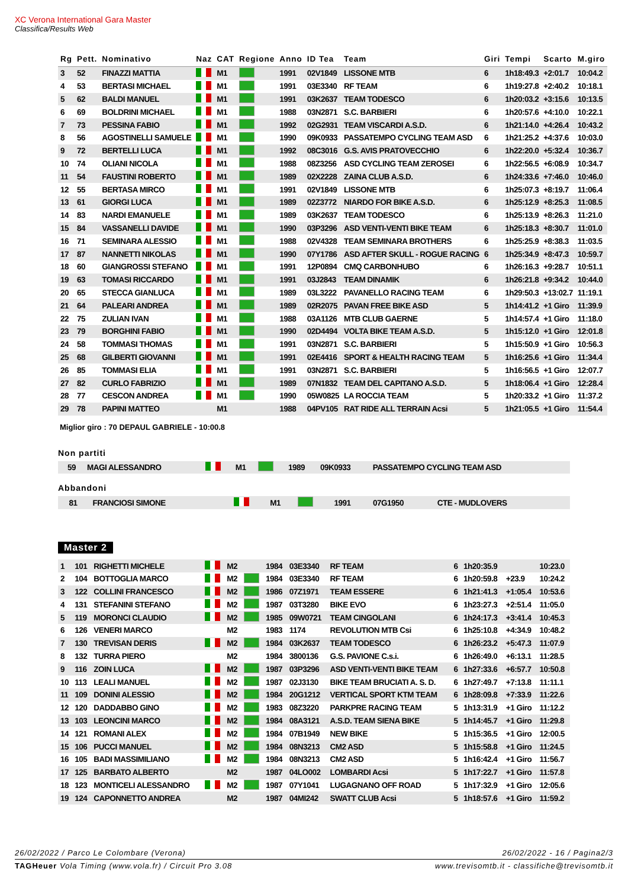XC Verona International Gara Master
Classifica/Results Web
| Rg | Pett. | Nominativo | Naz | CAT | Regione | Anno | ID Tea | Team | Giri | Tempi | Scarto | M.giro |
| --- | --- | --- | --- | --- | --- | --- | --- | --- | --- | --- | --- | --- |
| 3 | 52 | FINAZZI MATTIA | | M1 | | 1991 | 02V1849 | LISSONE MTB | 6 | 1h18:49.3 | +2:01.7 | 10:04.2 |
| 4 | 53 | BERTASI MICHAEL | | M1 | | 1991 | 03E3340 | RF TEAM | 6 | 1h19:27.8 | +2:40.2 | 10:18.1 |
| 5 | 62 | BALDI MANUEL | | M1 | | 1991 | 03K2637 | TEAM TODESCO | 6 | 1h20:03.2 | +3:15.6 | 10:13.5 |
| 6 | 69 | BOLDRINI MICHAEL | | M1 | | 1988 | 03N2871 | S.C. BARBIERI | 6 | 1h20:57.6 | +4:10.0 | 10:22.1 |
| 7 | 73 | PESSINA FABIO | | M1 | | 1992 | 02G2931 | TEAM VISCARDI A.S.D. | 6 | 1h21:14.0 | +4:26.4 | 10:43.2 |
| 8 | 56 | AGOSTINELLI SAMUELE | | M1 | | 1990 | 09K0933 | PASSATEMPO CYCLING TEAM ASD | 6 | 1h21:25.2 | +4:37.6 | 10:03.0 |
| 9 | 72 | BERTELLI LUCA | | M1 | | 1992 | 08C3016 | G.S. AVIS PRATOVECCHIO | 6 | 1h22:20.0 | +5:32.4 | 10:36.7 |
| 10 | 74 | OLIANI NICOLA | | M1 | | 1988 | 08Z3256 | ASD CYCLING TEAM ZEROSEI | 6 | 1h22:56.5 | +6:08.9 | 10:34.7 |
| 11 | 54 | FAUSTINI ROBERTO | | M1 | | 1989 | 02X2228 | ZAINA CLUB A.S.D. | 6 | 1h24:33.6 | +7:46.0 | 10:46.0 |
| 12 | 55 | BERTASA MIRCO | | M1 | | 1991 | 02V1849 | LISSONE MTB | 6 | 1h25:07.3 | +8:19.7 | 11:06.4 |
| 13 | 61 | GIORGI LUCA | | M1 | | 1989 | 02Z3772 | NIARDO FOR BIKE A.S.D. | 6 | 1h25:12.9 | +8:25.3 | 11:08.5 |
| 14 | 83 | NARDI EMANUELE | | M1 | | 1989 | 03K2637 | TEAM TODESCO | 6 | 1h25:13.9 | +8:26.3 | 11:21.0 |
| 15 | 84 | VASSANELLI DAVIDE | | M1 | | 1990 | 03P3296 | ASD VENTI-VENTI BIKE TEAM | 6 | 1h25:18.3 | +8:30.7 | 11:01.0 |
| 16 | 71 | SEMINARA ALESSIO | | M1 | | 1988 | 02V4328 | TEAM SEMINARA BROTHERS | 6 | 1h25:25.9 | +8:38.3 | 11:03.5 |
| 17 | 87 | NANNETTI NIKOLAS | | M1 | | 1990 | 07Y1786 | ASD AFTER SKULL - ROGUE RACING | 6 | 1h25:34.9 | +8:47.3 | 10:59.7 |
| 18 | 60 | GIANGROSSI STEFANO | | M1 | | 1991 | 12P0894 | CMQ CARBONHUBO | 6 | 1h26:16.3 | +9:28.7 | 10:51.1 |
| 19 | 63 | TOMASI RICCARDO | | M1 | | 1991 | 03J2843 | TEAM DINAMIK | 6 | 1h26:21.8 | +9:34.2 | 10:44.0 |
| 20 | 65 | STECCA GIANLUCA | | M1 | | 1989 | 03L3222 | PAVANELLO RACING TEAM | 6 | 1h29:50.3 | +13:02.7 | 11:19.1 |
| 21 | 64 | PALEARI ANDREA | | M1 | | 1989 | 02R2075 | PAVAN FREE BIKE ASD | 5 | 1h14:41.2 | +1 Giro | 11:39.9 |
| 22 | 75 | ZULIAN IVAN | | M1 | | 1988 | 03A1126 | MTB CLUB GAERNE | 5 | 1h14:57.4 | +1 Giro | 11:18.0 |
| 23 | 79 | BORGHINI FABIO | | M1 | | 1990 | 02D4494 | VOLTA BIKE TEAM A.S.D. | 5 | 1h15:12.0 | +1 Giro | 12:01.8 |
| 24 | 58 | TOMMASI THOMAS | | M1 | | 1991 | 03N2871 | S.C. BARBIERI | 5 | 1h15:50.9 | +1 Giro | 10:56.3 |
| 25 | 68 | GILBERTI GIOVANNI | | M1 | | 1991 | 02E4416 | SPORT & HEALTH RACING TEAM | 5 | 1h16:25.6 | +1 Giro | 11:34.4 |
| 26 | 85 | TOMMASI ELIA | | M1 | | 1991 | 03N2871 | S.C. BARBIERI | 5 | 1h16:56.5 | +1 Giro | 12:07.7 |
| 27 | 82 | CURLO FABRIZIO | | M1 | | 1989 | 07N1832 | TEAM DEL CAPITANO A.S.D. | 5 | 1h18:06.4 | +1 Giro | 12:28.4 |
| 28 | 77 | CESCON ANDREA | | M1 | | 1990 | 05W0825 | LA ROCCIA TEAM | 5 | 1h20:33.2 | +1 Giro | 11:37.2 |
| 29 | 78 | PAPINI MATTEO | | M1 | | 1988 | 04PV105 | RAT RIDE ALL TERRAIN Acsi | 5 | 1h21:05.5 | +1 Giro | 11:54.4 |
Miglior giro : 70 DEPAUL GABRIELE - 10:00.8
Non partiti
| | 59 | MAGI ALESSANDRO | | M1 | | 1989 | 09K0933 | PASSATEMPO CYCLING TEAM ASD |
Abbandoni
| | 81 | FRANCIOSI SIMONE | | M1 | | 1991 | 07G1950 | CTE - MUDLOVERS |
Master 2
| 1 | 101 | RIGHETTI MICHELE | | M2 | | 1984 | 03E3340 | RF TEAM | 6 | 1h20:35.9 | | 10:23.0 |
| 2 | 104 | BOTTOGLIA MARCO | | M2 | | 1984 | 03E3340 | RF TEAM | 6 | 1h20:59.8 | +23.9 | 10:24.2 |
| 3 | 122 | COLLINI FRANCESCO | | M2 | | 1986 | 07Z1971 | TEAM ESSERE | 6 | 1h21:41.3 | +1:05.4 | 10:53.6 |
| 4 | 131 | STEFANINI STEFANO | | M2 | | 1987 | 03T3280 | BIKE EVO | 6 | 1h23:27.3 | +2:51.4 | 11:05.0 |
| 5 | 119 | MORONCI CLAUDIO | | M2 | | 1985 | 09W0721 | TEAM CINGOLANI | 6 | 1h24:17.3 | +3:41.4 | 10:45.3 |
| 6 | 126 | VENERI MARCO | | M2 | | 1983 | 1174 | REVOLUTION MTB Csi | 6 | 1h25:10.8 | +4:34.9 | 10:48.2 |
| 7 | 130 | TREVISAN DERIS | | M2 | | 1984 | 03K2637 | TEAM TODESCO | 6 | 1h26:23.2 | +5:47.3 | 11:07.9 |
| 8 | 132 | TURRA PIERO | | M2 | | 1984 | 3800136 | G.S. PAVIONE C.s.i. | 6 | 1h26:49.0 | +6:13.1 | 11:28.5 |
| 9 | 116 | ZOIN LUCA | | M2 | | 1987 | 03P3296 | ASD VENTI-VENTI BIKE TEAM | 6 | 1h27:33.6 | +6:57.7 | 10:50.8 |
| 10 | 113 | LEALI MANUEL | | M2 | | 1987 | 02J3130 | BIKE TEAM BRUCIATI A. S. D. | 6 | 1h27:49.7 | +7:13.8 | 11:11.1 |
| 11 | 109 | DONINI ALESSIO | | M2 | | 1984 | 20G1212 | VERTICAL SPORT KTM TEAM | 6 | 1h28:09.8 | +7:33.9 | 11:22.6 |
| 12 | 120 | DADDABBO GINO | | M2 | | 1983 | 08Z3220 | PARKPRE RACING TEAM | 5 | 1h13:31.9 | +1 Giro | 11:12.2 |
| 13 | 103 | LEONCINI MARCO | | M2 | | 1984 | 08A3121 | A.S.D. TEAM SIENA BIKE | 5 | 1h14:45.7 | +1 Giro | 11:29.8 |
| 14 | 121 | ROMANI ALEX | | M2 | | 1984 | 07B1949 | NEW BIKE | 5 | 1h15:36.5 | +1 Giro | 12:00.5 |
| 15 | 106 | PUCCI MANUEL | | M2 | | 1984 | 08N3213 | CM2 ASD | 5 | 1h15:58.8 | +1 Giro | 11:24.5 |
| 16 | 105 | BADI MASSIMILIANO | | M2 | | 1984 | 08N3213 | CM2 ASD | 5 | 1h16:42.4 | +1 Giro | 11:56.7 |
| 17 | 125 | BARBATO ALBERTO | | M2 | | 1987 | 04LO002 | LOMBARDI Acsi | 5 | 1h17:22.7 | +1 Giro | 11:57.8 |
| 18 | 123 | MONTICELI ALESSANDRO | | M2 | | 1987 | 07Y1041 | LUGAGNANO OFF ROAD | 5 | 1h17:32.9 | +1 Giro | 12:05.6 |
| 19 | 124 | CAPONNETTO ANDREA | | M2 | | 1987 | 04MI242 | SWATT CLUB Acsi | 5 | 1h18:57.6 | +1 Giro | 11:59.2 |
26/02/2022 / Parco Le Colombare (Verona) 26/02/2022 - 16 / Pagina2/3
TAGHeuer Vola Timing (www.vola.fr) / Circuit Pro 3.08 www.trevisomtb.it - classifiche@trevisomtb.it